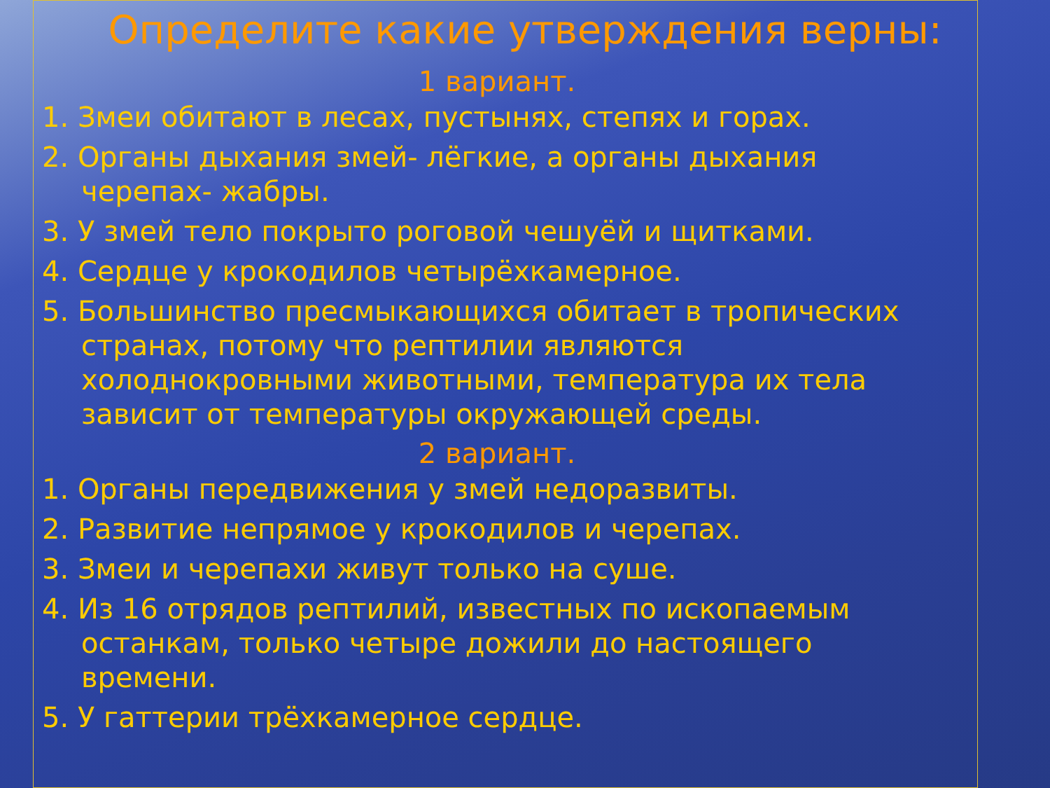Определите какие утверждения верны:
1 вариант.
1. Змеи обитают в лесах, пустынях, степях и горах.
2. Органы дыхания змей- лёгкие, а органы дыхания черепах- жабры.
3. У змей тело покрыто роговой чешуёй и щитками.
4. Сердце у крокодилов четырёхкамерное.
5. Большинство пресмыкающихся обитает в тропических странах, потому что рептилии являются холоднокровными животными, температура их тела зависит от температуры окружающей среды.
2 вариант.
1. Органы передвижения у змей недоразвиты.
2. Развитие непрямое у крокодилов и черепах.
3. Змеи и черепахи живут только на суше.
4. Из 16 отрядов рептилий, известных по ископаемым останкам, только четыре дожили до настоящего времени.
5. У гаттерии трёхкамерное сердце.